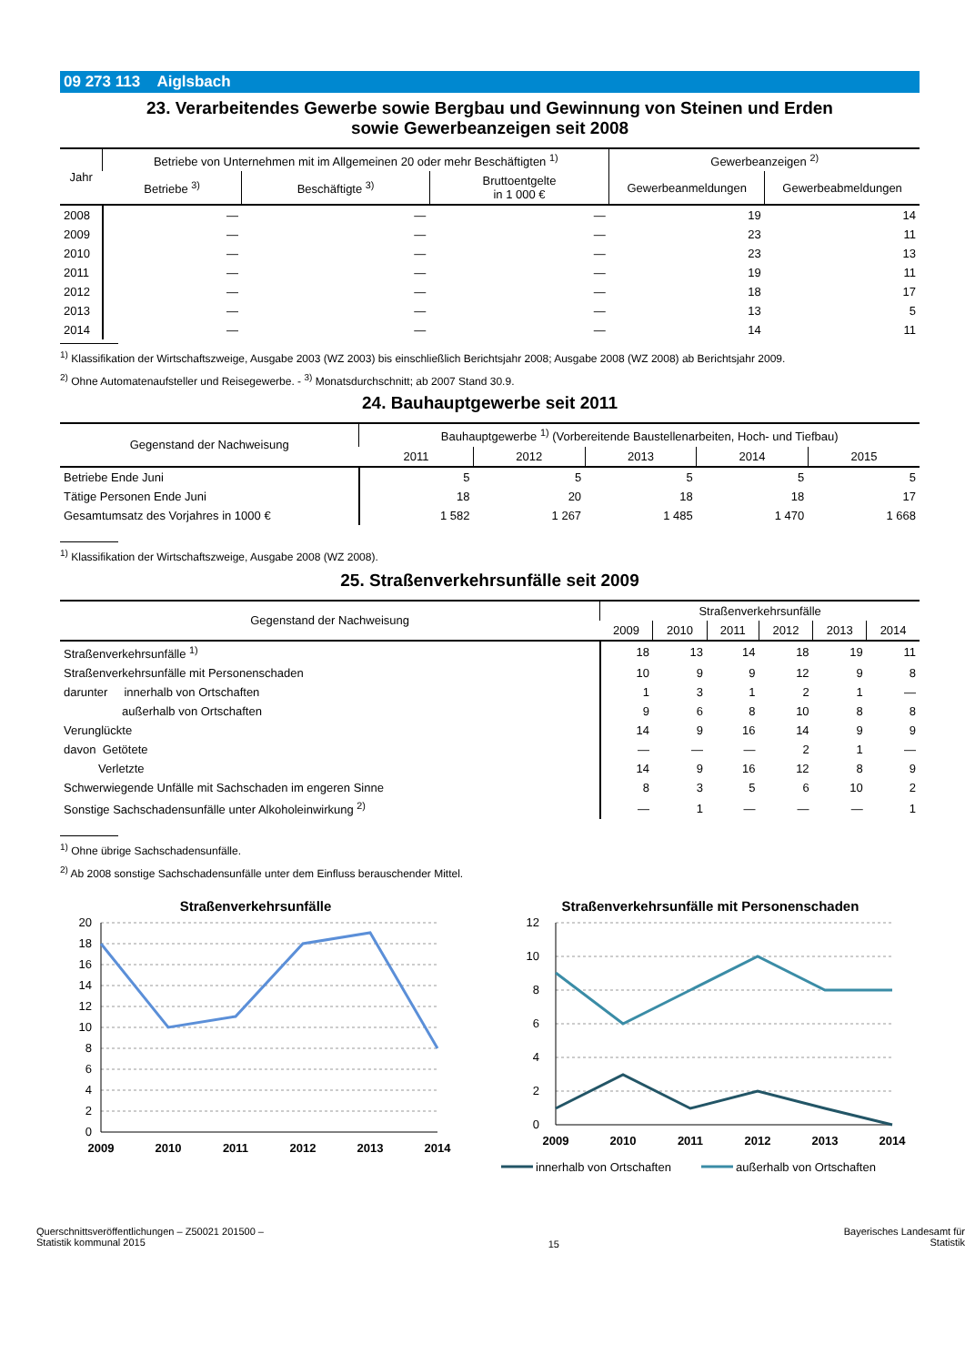09 273 113 Aiglsbach
23. Verarbeitendes Gewerbe sowie Bergbau und Gewinnung von Steinen und Erden
sowie Gewerbeanzeigen seit 2008
| Jahr | Betriebe von Unternehmen mit im Allgemeinen 20 oder mehr Beschäftigten <sup>1)</sup> | | | Gewerbeanzeigen <sup>2)</sup> | |
| --- | --- | --- | --- | --- | --- |
| | Betriebe <sup>3)</sup> | Beschäftigte <sup>3)</sup> | Bruttoentgelte in 1 000 € | Gewerbeanmeldungen | Gewerbeabmeldungen |
| 2008 | — | — | — | 19 | 14 |
| 2009 | — | — | — | 23 | 11 |
| 2010 | — | — | — | 23 | 13 |
| 2011 | — | — | — | 19 | 11 |
| 2012 | — | — | — | 18 | 17 |
| 2013 | — | — | — | 13 | 5 |
| 2014 | — | — | — | 14 | 11 |
<sup>1)</sup> Klassifikation der Wirtschaftszweige, Ausgabe 2003 (WZ 2003) bis einschließlich Berichtsjahr 2008; Ausgabe 2008 (WZ 2008) ab Berichtsjahr 2009.
<sup>2)</sup> Ohne Automatenaufsteller und Reisegewerbe. - <sup>3)</sup> Monatsdurchschnitt; ab 2007 Stand 30.9.
24. Bauhauptgewerbe seit 2011
| Gegenstand der Nachweisung | Bauhauptgewerbe <sup>1)</sup> (Vorbereitende Baustellenarbeiten, Hoch- und Tiefbau) | | | | |
| --- | --- | --- | --- | --- | --- |
| | 2011 | 2012 | 2013 | 2014 | 2015 |
| Betriebe Ende Juni | 5 | 5 | 5 | 5 | 5 |
| Tätige Personen Ende Juni | 18 | 20 | 18 | 18 | 17 |
| Gesamtumsatz des Vorjahres in 1000 € | 1 582 | 1 267 | 1 485 | 1 470 | 1 668 |
<sup>1)</sup> Klassifikation der Wirtschaftszweige, Ausgabe 2008 (WZ 2008).
25. Straßenverkehrsunfälle seit 2009
| Gegenstand der Nachweisung | Straßenverkehrsunfälle | | | | | |
| --- | --- | --- | --- | --- | --- | --- |
| | 2009 | 2010 | 2011 | 2012 | 2013 | 2014 |
| Straßenverkehrsunfälle <sup>1)</sup> | 18 | 13 | 14 | 18 | 19 | 11 |
| Straßenverkehrsunfälle mit Personenschaden | 10 | 9 | 9 | 12 | 9 | 8 |
| darunter innerhalb von Ortschaften | 1 | 3 | 1 | 2 | 1 | — |
| außerhalb von Ortschaften | 9 | 6 | 8 | 10 | 8 | 8 |
| Verunglückte | 14 | 9 | 16 | 14 | 9 | 9 |
| davon Getötete | — | — | — | 2 | 1 | — |
| Verletzte | 14 | 9 | 16 | 12 | 8 | 9 |
| Schwerwiegende Unfälle mit Sachschaden im engeren Sinne | 8 | 3 | 5 | 6 | 10 | 2 |
| Sonstige Sachschadensunfälle unter Alkoholeinwirkung <sup>2)</sup> | — | 1 | — | — | — | 1 |
<sup>1)</sup> Ohne übrige Sachschadensunfälle.
<sup>2)</sup> Ab 2008 sonstige Sachschadensunfälle unter dem Einfluss berauschender Mittel.
Straßenverkehrsunfälle
20
18
16
14
12
10
8
6
4
2
0
2009
2010
2011
2012
2013
2014
Straßenverkehrsunfälle mit Personenschaden
12
10
8
6
4
2
0
2009
2010
2011
2012
2013
2014
innerhalb von Ortschaften
außerhalb von Ortschaften
Querschnittsveröffentlichungen – Z50021 201500 –
Statistik kommunal 2015
15
Bayerisches Landesamt für
Statistik